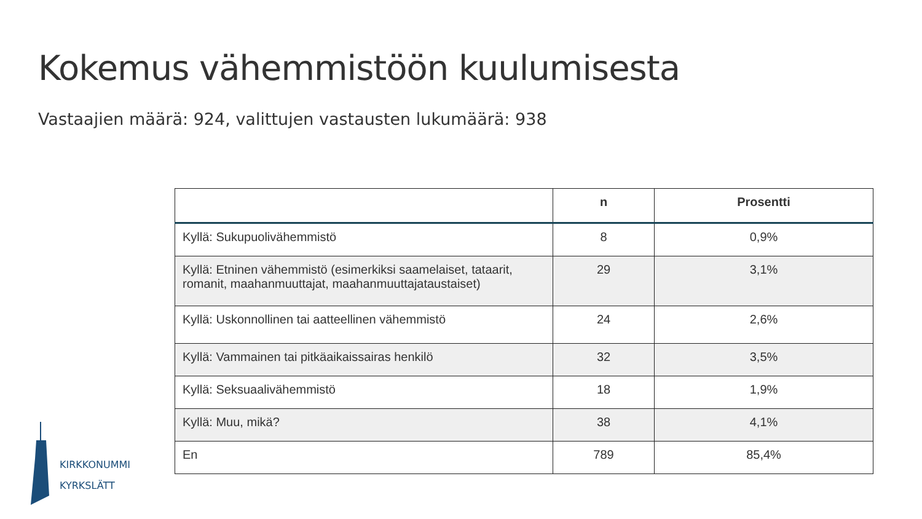Kokemus vähemmistöön kuulumisesta
Vastaajien määrä: 924, valittujen vastausten lukumäärä: 938
| | n | Prosentti |
| --- | --- | --- |
| Kyllä: Sukupuolivähemmistö | 8 | 0,9% |
| Kyllä: Etninen vähemmistö (esimerkiksi saamelaiset, tataarit, romanit, maahanmuuttajat, maahanmuuttajataustaiset) | 29 | 3,1% |
| Kyllä: Uskonnollinen tai aatteellinen vähemmistö | 24 | 2,6% |
| Kyllä: Vammainen tai pitkäaikaissairas henkilö | 32 | 3,5% |
| Kyllä: Seksuaalivähemmistö | 18 | 1,9% |
| Kyllä: Muu, mikä? | 38 | 4,1% |
| En | 789 | 85,4% |
KIRKKONUMMI
KYRKSLÄTT